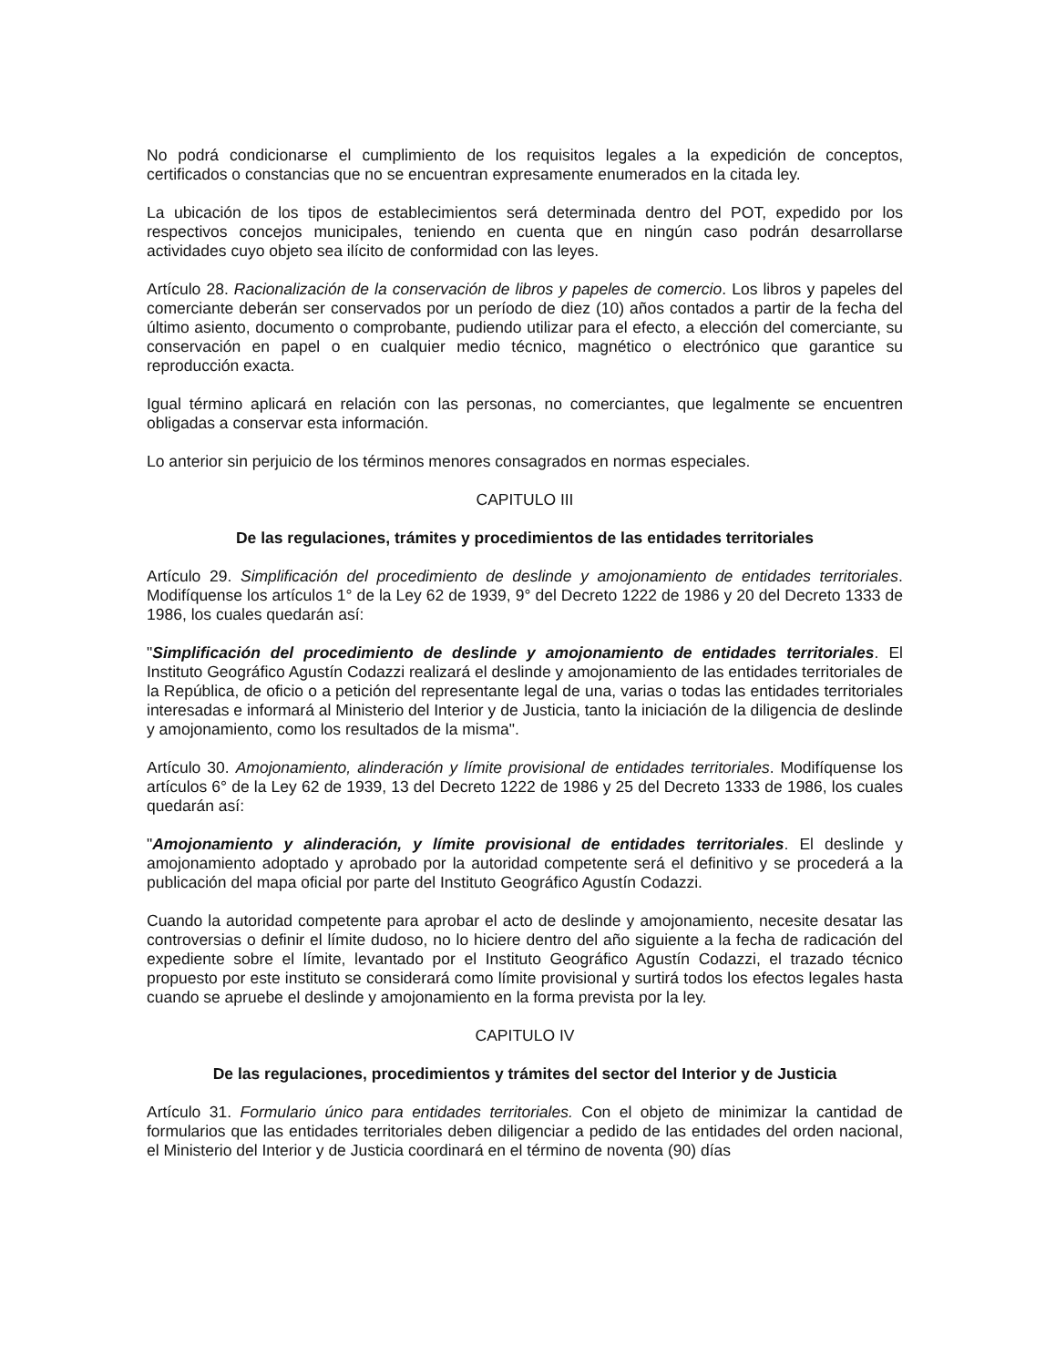No podrá condicionarse el cumplimiento de los requisitos legales a la expedición de conceptos, certificados o constancias que no se encuentran expresamente enumerados en la citada ley.
La ubicación de los tipos de establecimientos será determinada dentro del POT, expedido por los respectivos concejos municipales, teniendo en cuenta que en ningún caso podrán desarrollarse actividades cuyo objeto sea ilícito de conformidad con las leyes.
Artículo 28. Racionalización de la conservación de libros y papeles de comercio. Los libros y papeles del comerciante deberán ser conservados por un período de diez (10) años contados a partir de la fecha del último asiento, documento o comprobante, pudiendo utilizar para el efecto, a elección del comerciante, su conservación en papel o en cualquier medio técnico, magnético o electrónico que garantice su reproducción exacta.
Igual término aplicará en relación con las personas, no comerciantes, que legalmente se encuentren obligadas a conservar esta información.
Lo anterior sin perjuicio de los términos menores consagrados en normas especiales.
CAPITULO III
De las regulaciones, trámites y procedimientos de las entidades territoriales
Artículo 29. Simplificación del procedimiento de deslinde y amojonamiento de entidades territoriales. Modifíquense los artículos 1° de la Ley 62 de 1939, 9° del Decreto 1222 de 1986 y 20 del Decreto 1333 de 1986, los cuales quedarán así:
"Simplificación del procedimiento de deslinde y amojonamiento de entidades territoriales. El Instituto Geográfico Agustín Codazzi realizará el deslinde y amojonamiento de las entidades territoriales de la República, de oficio o a petición del representante legal de una, varias o todas las entidades territoriales interesadas e informará al Ministerio del Interior y de Justicia, tanto la iniciación de la diligencia de deslinde y amojonamiento, como los resultados de la misma".
Artículo 30. Amojonamiento, alinderación y límite provisional de entidades territoriales. Modifíquense los artículos 6° de la Ley 62 de 1939, 13 del Decreto 1222 de 1986 y 25 del Decreto 1333 de 1986, los cuales quedarán así:
"Amojonamiento y alinderación, y límite provisional de entidades territoriales. El deslinde y amojonamiento adoptado y aprobado por la autoridad competente será el definitivo y se procederá a la publicación del mapa oficial por parte del Instituto Geográfico Agustín Codazzi.
Cuando la autoridad competente para aprobar el acto de deslinde y amojonamiento, necesite desatar las controversias o definir el límite dudoso, no lo hiciere dentro del año siguiente a la fecha de radicación del expediente sobre el límite, levantado por el Instituto Geográfico Agustín Codazzi, el trazado técnico propuesto por este instituto se considerará como límite provisional y surtirá todos los efectos legales hasta cuando se apruebe el deslinde y amojonamiento en la forma prevista por la ley.
CAPITULO IV
De las regulaciones, procedimientos y trámites del sector del Interior y de Justicia
Artículo 31. Formulario único para entidades territoriales. Con el objeto de minimizar la cantidad de formularios que las entidades territoriales deben diligenciar a pedido de las entidades del orden nacional, el Ministerio del Interior y de Justicia coordinará en el término de noventa (90) días